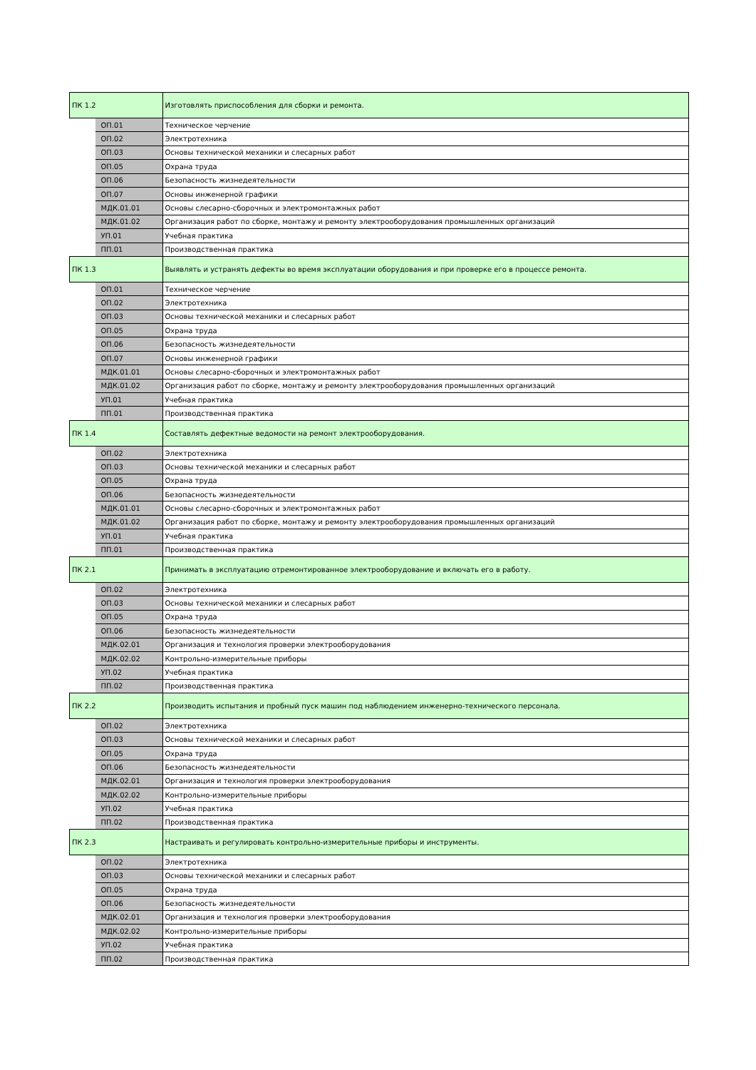| ПК 1.2 | | Изготовлять приспособления для сборки и ремонта. |
| | ОП.01 | Техническое черчение |
| | ОП.02 | Электротехника |
| | ОП.03 | Основы технической механики и слесарных работ |
| | ОП.05 | Охрана труда |
| | ОП.06 | Безопасность жизнедеятельности |
| | ОП.07 | Основы инженерной графики |
| | МДК.01.01 | Основы слесарно-сборочных и электромонтажных работ |
| | МДК.01.02 | Организация работ по сборке, монтажу и ремонту электрооборудования промышленных организаций |
| | УП.01 | Учебная практика |
| | ПП.01 | Производственная практика |
| ПК 1.3 | | Выявлять и устранять дефекты во время эксплуатации оборудования и при проверке его в процессе ремонта. |
| | ОП.01 | Техническое черчение |
| | ОП.02 | Электротехника |
| | ОП.03 | Основы технической механики и слесарных работ |
| | ОП.05 | Охрана труда |
| | ОП.06 | Безопасность жизнедеятельности |
| | ОП.07 | Основы инженерной графики |
| | МДК.01.01 | Основы слесарно-сборочных и электромонтажных работ |
| | МДК.01.02 | Организация работ по сборке, монтажу и ремонту электрооборудования промышленных организаций |
| | УП.01 | Учебная практика |
| | ПП.01 | Производственная практика |
| ПК 1.4 | | Составлять дефектные ведомости на ремонт электрооборудования. |
| | ОП.02 | Электротехника |
| | ОП.03 | Основы технической механики и слесарных работ |
| | ОП.05 | Охрана труда |
| | ОП.06 | Безопасность жизнедеятельности |
| | МДК.01.01 | Основы слесарно-сборочных и электромонтажных работ |
| | МДК.01.02 | Организация работ по сборке, монтажу и ремонту электрооборудования промышленных организаций |
| | УП.01 | Учебная практика |
| | ПП.01 | Производственная практика |
| ПК 2.1 | | Принимать в эксплуатацию отремонтированное электрооборудование и включать его в работу. |
| | ОП.02 | Электротехника |
| | ОП.03 | Основы технической механики и слесарных работ |
| | ОП.05 | Охрана труда |
| | ОП.06 | Безопасность жизнедеятельности |
| | МДК.02.01 | Организация и технология проверки электрооборудования |
| | МДК.02.02 | Контрольно-измерительные приборы |
| | УП.02 | Учебная практика |
| | ПП.02 | Производственная практика |
| ПК 2.2 | | Производить испытания и пробный пуск машин под наблюдением инженерно-технического персонала. |
| | ОП.02 | Электротехника |
| | ОП.03 | Основы технической механики и слесарных работ |
| | ОП.05 | Охрана труда |
| | ОП.06 | Безопасность жизнедеятельности |
| | МДК.02.01 | Организация и технология проверки электрооборудования |
| | МДК.02.02 | Контрольно-измерительные приборы |
| | УП.02 | Учебная практика |
| | ПП.02 | Производственная практика |
| ПК 2.3 | | Настраивать и регулировать контрольно-измерительные приборы и инструменты. |
| | ОП.02 | Электротехника |
| | ОП.03 | Основы технической механики и слесарных работ |
| | ОП.05 | Охрана труда |
| | ОП.06 | Безопасность жизнедеятельности |
| | МДК.02.01 | Организация и технология проверки электрооборудования |
| | МДК.02.02 | Контрольно-измерительные приборы |
| | УП.02 | Учебная практика |
| | ПП.02 | Производственная практика |